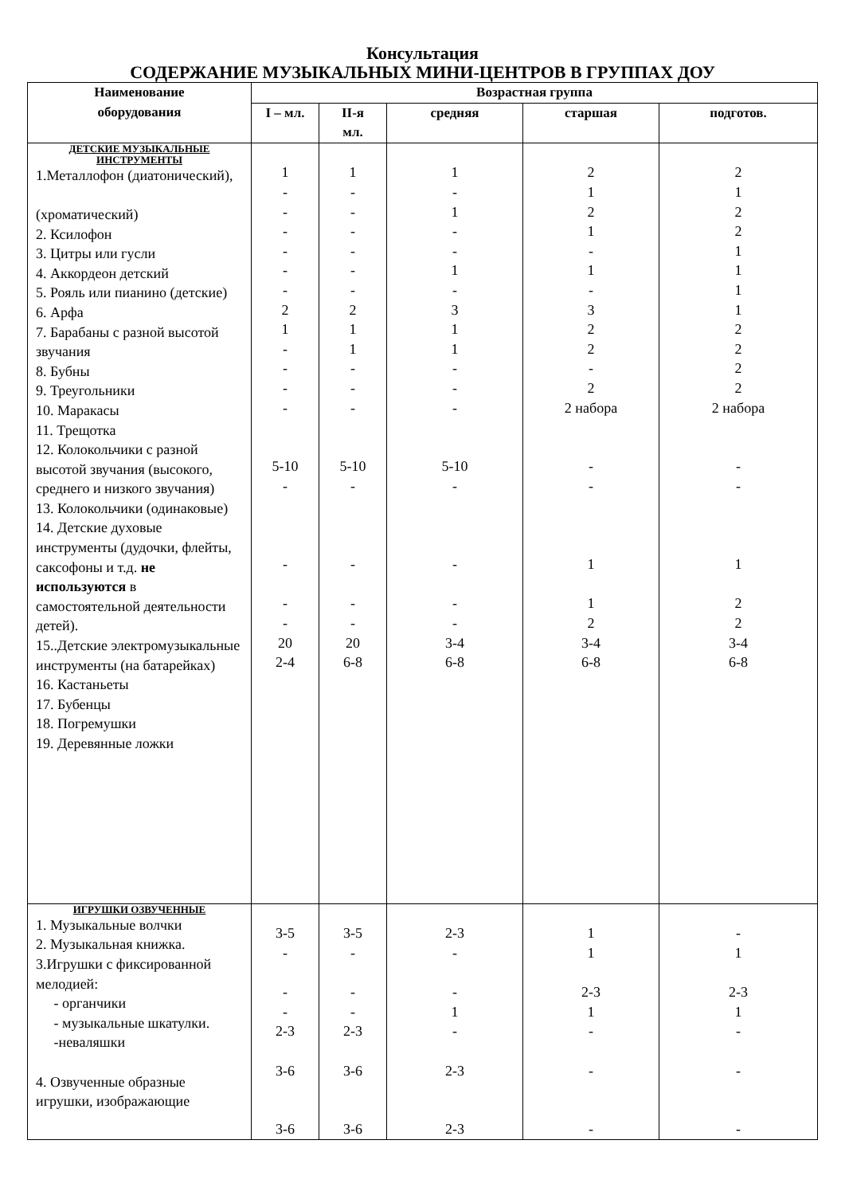Консультация
СОДЕРЖАНИЕ МУЗЫКАЛЬНЫХ МИНИ-ЦЕНТРОВ В ГРУППАХ ДОУ
| Наименование оборудования | Возрастная группа | | | | |
| --- | --- | --- | --- | --- | --- |
| | I – мл. | II-я мл. | средняя | старшая | подготов. |
| ДЕТСКИЕ МУЗЫКАЛЬНЫЕ ИНСТРУМЕНТЫ 1.Металлофон (диатонический), (хроматический) 2. Ксилофон 3. Цитры или гусли 4. Аккордеон детский 5. Рояль или пианино (детские) 6. Арфа 7. Барабаны с разной высотой звучания 8. Бубны 9. Треугольники 10. Маракасы 11. Трещотка 12. Колокольчики с разной высотой звучания (высокого, среднего и низкого звучания) 13. Колокольчики (одинаковые) 14. Детские духовые инструменты (дудочки, флейты, саксофоны и т.д. не используются в самостоятельной деятельности детей). 15..Детские электромузыкальные инструменты (на батарейках) 16. Кастаньеты 17. Бубенцы 18. Погремушки 19. Деревянные ложки | 1 - - - - - - 2 1 - - - - 5-10 - - - - 20 2-4 | 1 - - - - - - 2 1 1 - - - 5-10 - - - - 20 6-8 | 1 - 1 - - 1 - 3 1 1 - - - 5-10 - - - - 3-4 6-8 | 2 1 2 1 - 1 - 3 2 2 - 2 2 набора - - 1 1 2 3-4 6-8 | 2 1 2 2 1 1 1 1 2 2 2 2 2 набора - - 1 2 2 3-4 6-8 |
| ИГРУШКИ ОЗВУЧЕННЫЕ 1. Музыкальные волчки 2. Музыкальная книжка. 3.Игрушки с фиксированной мелодией: - органчики - музыкальные шкатулки. -неваляшки 4. Озвученные образные игрушки, изображающие | 3-5 - - - 2-3 3-6 3-6 | 3-5 - - - 2-3 3-6 3-6 | 2-3 - - 1 - 2-3 2-3 | 1 1 2-3 1 - - - | - 1 2-3 1 - - - |